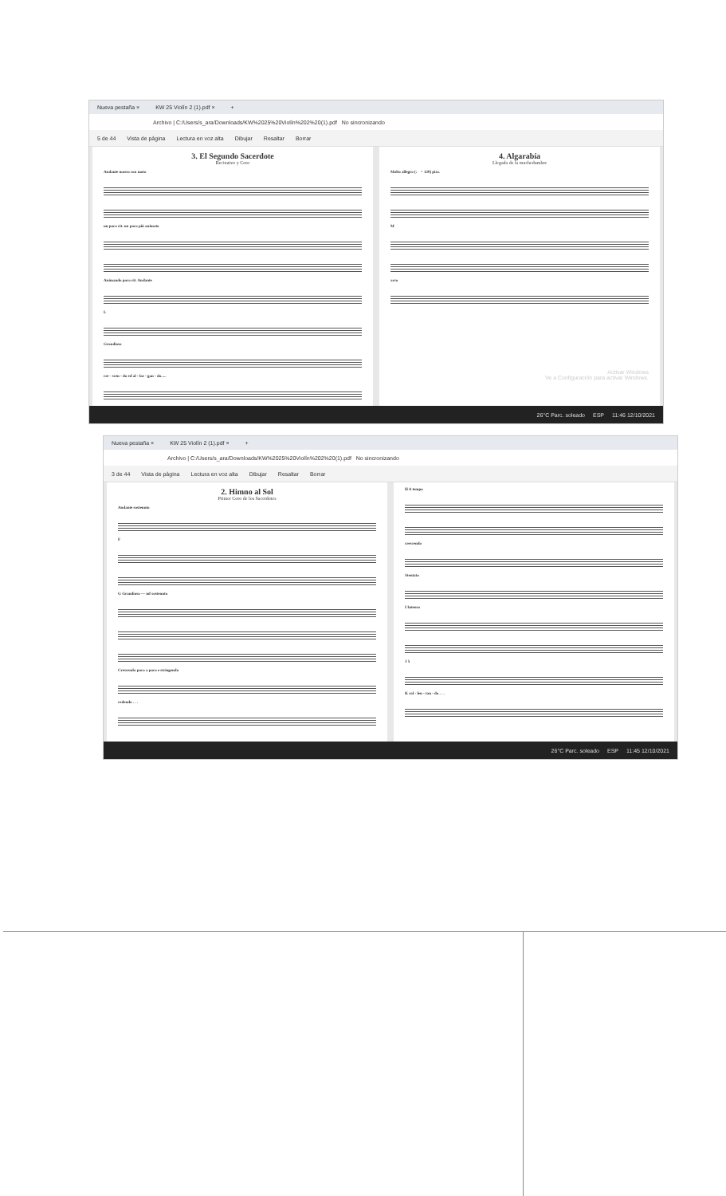Nueva pestaña × KW 25 Violín 2 (1).pdf × +
Archivo | C:/Users/s_ara/Downloads/KW%2025%20Violín%202%20(1).pdf No sincronizando
5 de 44 Vista de página Lectura en voz alta Dibujar Resaltar Borrar
3. El Segundo Sacerdote
Recitativo y Coro
Andante mosso con moto
un poco rit. un poco più animato
Animando poco rit. Andante
L
Grandioso
cre - scen - do ed al - lar - gan - do.....
4. Algarabía
Llegada de la muchedumbre
Molto allegro (♩ = 120) pizz.
M
arco
Activar Windows
Ve a Configuración para activar Windows.
26°C Parc. soleado ESP 11:46 12/10/2021
Nueva pestaña × KW 25 Violín 2 (1).pdf × +
Archivo | C:/Users/s_ara/Downloads/KW%2025%20Violín%202%20(1).pdf No sincronizando
3 de 44 Vista de página Lectura en voz alta Dibujar Resaltar Borrar
2. Himno al Sol
Primer Coro de los Sacerdotes
Andante sostenuto
F
G Grandioso — mf sostenuto
Crescendo poco a poco e stringendo
cedendo . . .
H A tempo
crescendo
Stentato
I Intenso
J 5
K ral - len - tan - do . . .
26°C Parc. soleado ESP 11:45 12/10/2021